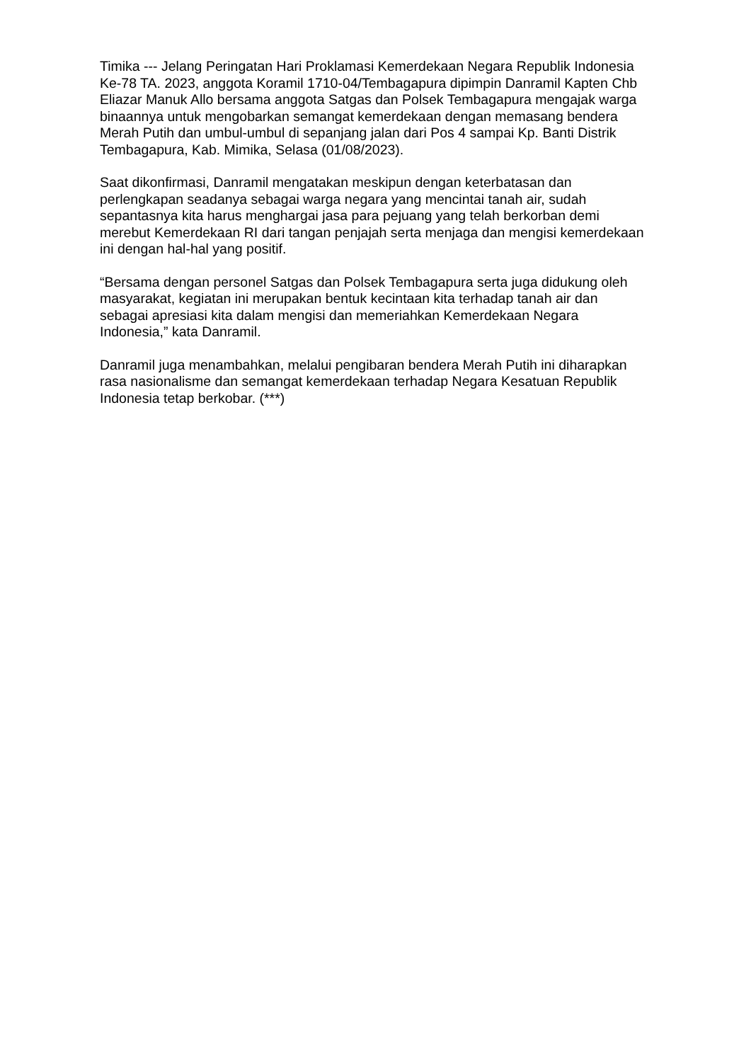Timika --- Jelang Peringatan Hari Proklamasi Kemerdekaan Negara Republik Indonesia Ke-78 TA. 2023, anggota Koramil 1710-04/Tembagapura dipimpin Danramil Kapten Chb Eliazar Manuk Allo bersama anggota Satgas dan Polsek Tembagapura mengajak warga binaannya untuk mengobarkan semangat kemerdekaan dengan memasang bendera Merah Putih dan umbul-umbul di sepanjang jalan dari Pos 4 sampai Kp. Banti Distrik Tembagapura, Kab. Mimika, Selasa (01/08/2023).
Saat dikonfirmasi, Danramil mengatakan meskipun dengan keterbatasan dan perlengkapan seadanya sebagai warga negara yang mencintai tanah air, sudah sepantasnya kita harus menghargai jasa para pejuang yang telah berkorban demi merebut Kemerdekaan RI dari tangan penjajah serta menjaga dan mengisi kemerdekaan ini dengan hal-hal yang positif.
“Bersama dengan personel Satgas dan Polsek Tembagapura serta juga didukung oleh masyarakat, kegiatan ini merupakan bentuk kecintaan kita terhadap tanah air dan sebagai apresiasi kita dalam mengisi dan memeriahkan Kemerdekaan Negara Indonesia,” kata Danramil.
Danramil juga menambahkan, melalui pengibaran bendera Merah Putih ini diharapkan rasa nasionalisme dan semangat kemerdekaan terhadap Negara Kesatuan Republik Indonesia tetap berkobar. (***)